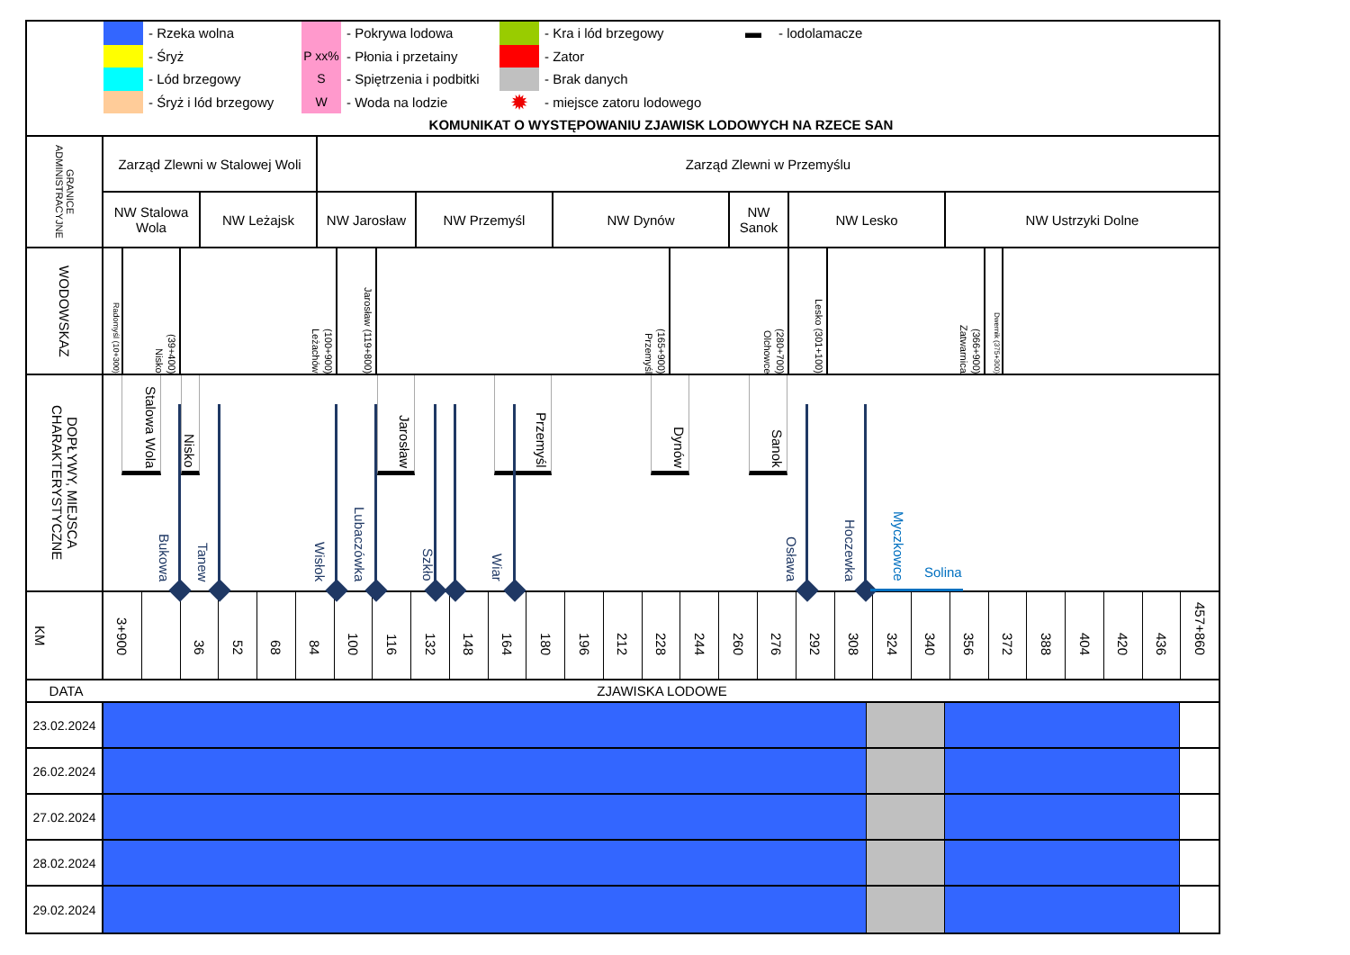- Rzeka wolna
- Śryż
- Lód brzegowy
- Śryż i lód brzegowy
- Pokrywa lodowa
P xx%
- Płonia i przetainy
S
- Spiętrzenia i podbitki
W
- Woda na lodzie
- Kra i lód brzegowy
- Zator
- Brak danych
✹
- miejsce zatoru lodowego
▬
- lodolamacze
KOMUNIKAT O WYSTĘPOWANIU ZJAWISK LODOWYCH NA RZECE SAN
GRANICE ADMINISTRACYJNE
Zarząd Zlewni w Stalowej Woli
Zarząd Zlewni w Przemyślu
NW Stalowa Wola
NW Leżajsk NW Jarosław NW Przemyśl NW Dynów NW Sanok
NW Lesko NW Ustrzyki Dolne
WODOWSKAZ
Radomyśl (10+300)
Nisko (39+400)
Leżachów (100+900)
Jarosław (119+800)
Przemyśl (165+900)
Olchowce (280+700)
Lesko (301+100)
Zatwarnica (366+900)
Dwernik (375+300)
DOPŁYWY, MIEJSCA CHARAKTERYSTYCZNE
Stalowa Wola
Nisko
Jarosław
Przemyśl
Dynów
Sanok
Bukowa Tanew Wisłok Lubaczówka Szkło Wiar Osława Hoczewka Myczkowce Solina
KM
3+900
36
52
68
84
100
116
132
148
164
180
196
212
228
244
260
276
292
308
324
340
356
372
388
404
420
436
457+860
DATA ZJAWISKA LODOWE
23.02.2024
26.02.2024
27.02.2024
28.02.2024
29.02.2024